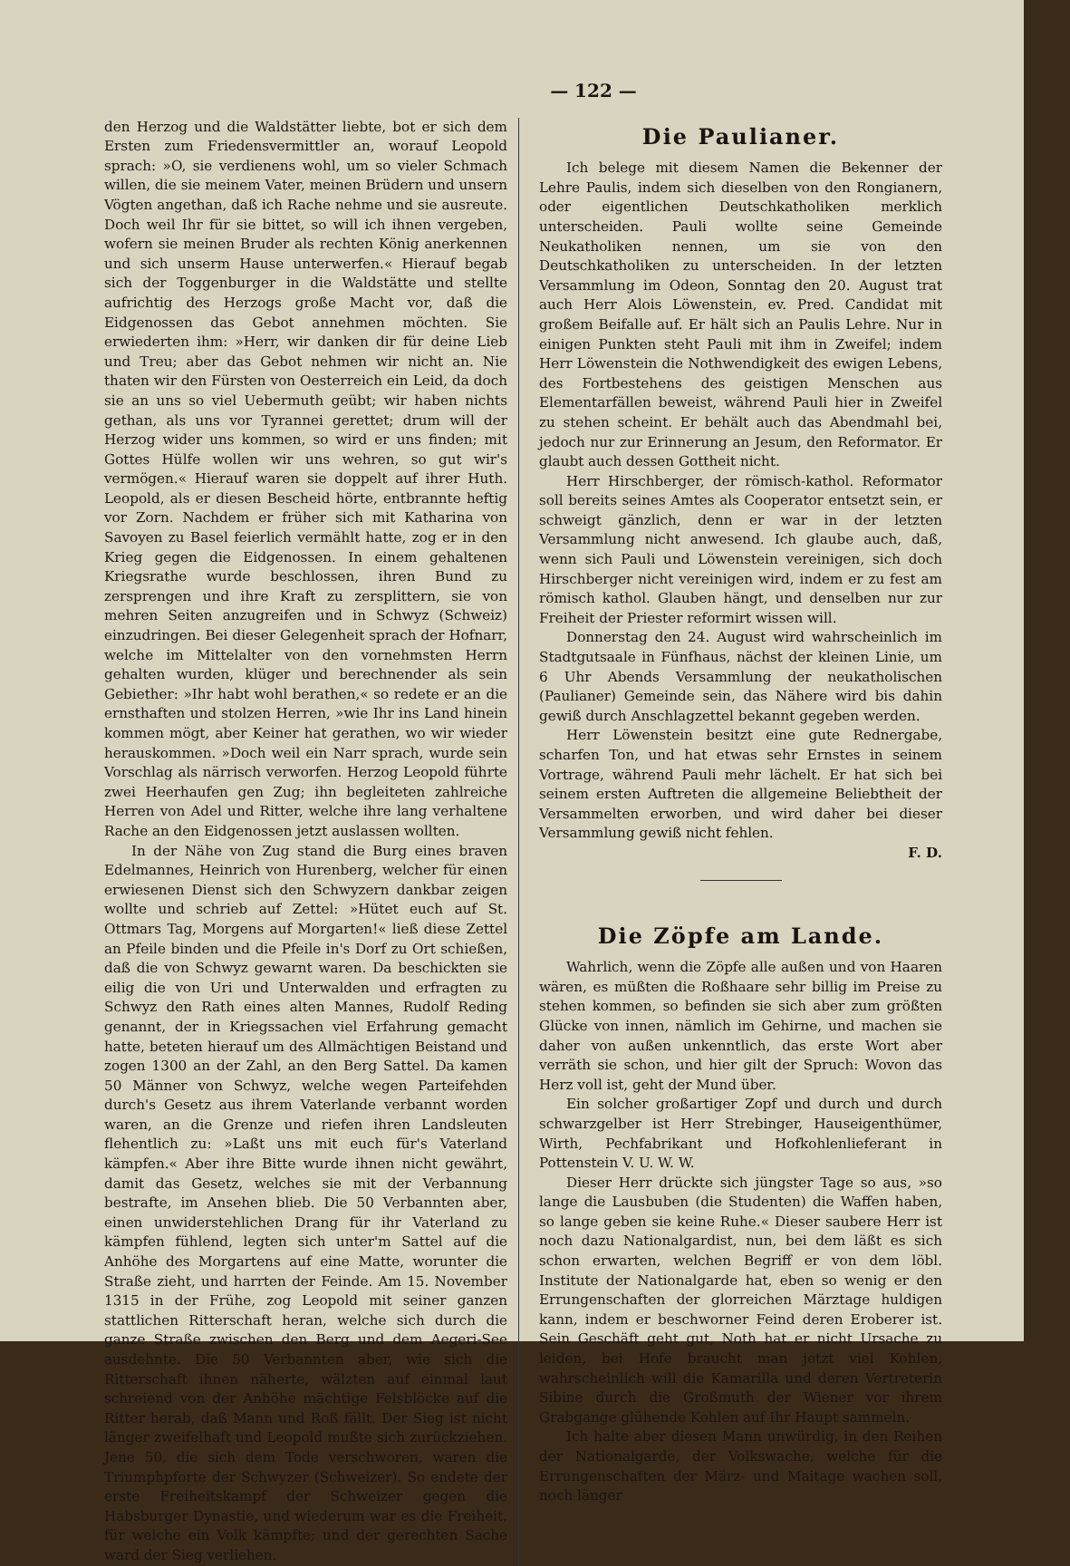— 122 —
den Herzog und die Waldstätter liebte, bot er sich dem Ersten zum Friedensvermittler an, worauf Leopold sprach: »O, sie verdienens wohl, um so vieler Schmach willen, die sie meinem Vater, meinen Brüdern und unsern Vögten angethan, daß ich Rache nehme und sie ausreute. Doch weil Ihr für sie bittet, so will ich ihnen vergeben, wofern sie meinen Bruder als rechten König anerkennen und sich unserm Hause unterwerfen.« Hierauf begab sich der Toggenburger in die Waldstätte und stellte aufrichtig des Herzogs große Macht vor, daß die Eidgenossen das Gebot annehmen möchten. Sie erwiederten ihm: »Herr, wir danken dir für deine Lieb und Treu; aber das Gebot nehmen wir nicht an. Nie thaten wir den Fürsten von Oesterreich ein Leid, da doch sie an uns so viel Uebermuth geübt; wir haben nichts gethan, als uns vor Tyrannei gerettet; drum will der Herzog wider uns kommen, so wird er uns finden; mit Gottes Hülfe wollen wir uns wehren, so gut wir's vermögen.« Hierauf waren sie doppelt auf ihrer Huth. Leopold, als er diesen Bescheid hörte, entbrannte heftig vor Zorn. Nachdem er früher sich mit Katharina von Savoyen zu Basel feierlich vermählt hatte, zog er in den Krieg gegen die Eidgenossen. In einem gehaltenen Kriegsrathe wurde beschlossen, ihren Bund zu zersprengen und ihre Kraft zu zersplittern, sie von mehren Seiten anzugreifen und in Schwyz (Schweiz) einzudringen. Bei dieser Gelegenheit sprach der Hofnarr, welche im Mittelalter von den vornehmsten Herrn gehalten wurden, klüger und berechnender als sein Gebiether: »Ihr habt wohl berathen,« so redete er an die ernsthaften und stolzen Herren, »wie Ihr ins Land hinein kommen mögt, aber Keiner hat gerathen, wo wir wieder herauskommen. »Doch weil ein Narr sprach, wurde sein Vorschlag als närrisch verworfen. Herzog Leopold führte zwei Heerhaufen gen Zug; ihn begleiteten zahlreiche Herren von Adel und Ritter, welche ihre lang verhaltene Rache an den Eidgenossen jetzt auslassen wollten.
In der Nähe von Zug stand die Burg eines braven Edelmannes, Heinrich von Hurenberg, welcher für einen erwiesenen Dienst sich den Schwyzern dankbar zeigen wollte und schrieb auf Zettel: »Hütet euch auf St. Ottmars Tag, Morgens auf Morgarten!« ließ diese Zettel an Pfeile binden und die Pfeile in's Dorf zu Ort schießen, daß die von Schwyz gewarnt waren. Da beschickten sie eilig die von Uri und Unterwalden und erfragten zu Schwyz den Rath eines alten Mannes, Rudolf Reding genannt, der in Kriegssachen viel Erfahrung gemacht hatte, beteten hierauf um des Allmächtigen Beistand und zogen 1300 an der Zahl, an den Berg Sattel. Da kamen 50 Männer von Schwyz, welche wegen Parteifehden durch's Gesetz aus ihrem Vaterlande verbannt worden waren, an die Grenze und riefen ihren Landsleuten flehentlich zu: »Laßt uns mit euch für's Vaterland kämpfen.« Aber ihre Bitte wurde ihnen nicht gewährt, damit das Gesetz, welches sie mit der Verbannung bestrafte, im Ansehen blieb. Die 50 Verbannten aber, einen unwiderstehlichen Drang für ihr Vaterland zu kämpfen fühlend, legten sich unter'm Sattel auf die Anhöhe des Morgartens auf eine Matte, worunter die Straße zieht, und harrten der Feinde. Am 15. November 1315 in der Frühe, zog Leopold mit seiner ganzen stattlichen Ritterschaft heran, welche sich durch die ganze Straße zwischen den Berg und dem Aegeri-See ausdehnte. Die 50 Verbannten aber, wie sich die Ritterschaft ihnen näherte, wälzten auf einmal laut schreiend von der Anhöhe mächtige Felsblöcke auf die Ritter herab, daß Mann und Roß fällt. Der Sieg ist nicht länger zweifelhaft und Leopold mußte sich zurückziehen. Jene 50, die sich dem Tode verschworen, waren die Triumphpforte der Schwyzer (Schweizer). So endete der erste Freiheitskampf der Schweizer gegen die Habsburger Dynastie, und wiederum war es die Freiheit, für welche ein Volk kämpfte; und der gerechten Sache ward der Sieg verliehen.
Die Paulianer.
Ich belege mit diesem Namen die Bekenner der Lehre Paulis, indem sich dieselben von den Rongianern, oder eigentlichen Deutschkatholiken merklich unterscheiden. Pauli wollte seine Gemeinde Neukatholiken nennen, um sie von den Deutschkatholiken zu unterscheiden. In der letzten Versammlung im Odeon, Sonntag den 20. August trat auch Herr Alois Löwenstein, ev. Pred. Candidat mit großem Beifalle auf. Er hält sich an Paulis Lehre. Nur in einigen Punkten steht Pauli mit ihm in Zweifel; indem Herr Löwenstein die Nothwendigkeit des ewigen Lebens, des Fortbestehens des geistigen Menschen aus Elementarfällen beweist, während Pauli hier in Zweifel zu stehen scheint. Er behält auch das Abendmahl bei, jedoch nur zur Erinnerung an Jesum, den Reformator. Er glaubt auch dessen Gottheit nicht.
Herr Hirschberger, der römisch-kathol. Reformator soll bereits seines Amtes als Cooperator entsetzt sein, er schweigt gänzlich, denn er war in der letzten Versammlung nicht anwesend. Ich glaube auch, daß, wenn sich Pauli und Löwenstein vereinigen, sich doch Hirschberger nicht vereinigen wird, indem er zu fest am römisch kathol. Glauben hängt, und denselben nur zur Freiheit der Priester reformirt wissen will.
Donnerstag den 24. August wird wahrscheinlich im Stadtgutsaale in Fünfhaus, nächst der kleinen Linie, um 6 Uhr Abends Versammlung der neukatholischen (Paulianer) Gemeinde sein, das Nähere wird bis dahin gewiß durch Anschlagzettel bekannt gegeben werden.
Herr Löwenstein besitzt eine gute Rednergabe, scharfen Ton, und hat etwas sehr Ernstes in seinem Vortrage, während Pauli mehr lächelt. Er hat sich bei seinem ersten Auftreten die allgemeine Beliebtheit der Versammelten erworben, und wird daher bei dieser Versammlung gewiß nicht fehlen.
F. D.
Die Zöpfe am Lande.
Wahrlich, wenn die Zöpfe alle außen und von Haaren wären, es müßten die Roßhaare sehr billig im Preise zu stehen kommen, so befinden sie sich aber zum größten Glücke von innen, nämlich im Gehirne, und machen sie daher von außen unkenntlich, das erste Wort aber verräth sie schon, und hier gilt der Spruch: Wovon das Herz voll ist, geht der Mund über.
Ein solcher großartiger Zopf und durch und durch schwarzgelber ist Herr Strebinger, Hauseigenthümer, Wirth, Pechfabrikant und Hofkohlenlieferant in Pottenstein V. U. W. W.
Dieser Herr drückte sich jüngster Tage so aus, »so lange die Lausbuben (die Studenten) die Waffen haben, so lange geben sie keine Ruhe.« Dieser saubere Herr ist noch dazu Nationalgardist, nun, bei dem läßt es sich schon erwarten, welchen Begriff er von dem löbl. Institute der Nationalgarde hat, eben so wenig er den Errungenschaften der glorreichen Märztage huldigen kann, indem er beschworner Feind deren Eroberer ist. Sein Geschäft geht gut, Noth hat er nicht Ursache zu leiden, bei Hofe braucht man jetzt viel Kohlen, wahrscheinlich will die Kamarilla und deren Vertreterin Sibine durch die Großmuth der Wiener vor ihrem Grabgange glühende Kohlen auf Ihr Haupt sammeln.
Ich halte aber diesen Mann unwürdig, in den Reihen der Nationalgarde, der Volkswache, welche für die Errungenschaften der März- und Maitage wachen soll, noch länger